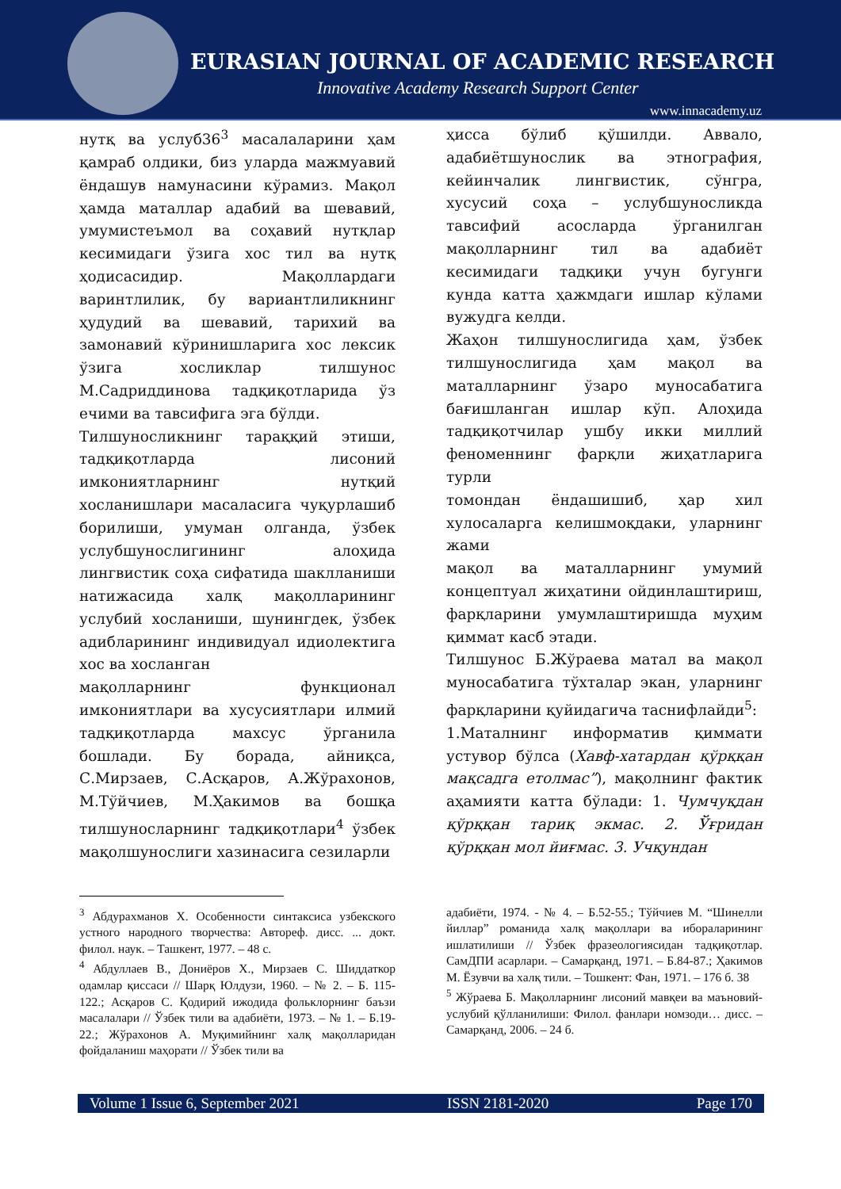EURASIAN JOURNAL OF ACADEMIC RESEARCH
Innovative Academy Research Support Center
www.innacademy.uz
нутқ ва услуб36<sup>3</sup> масалаларини ҳам қамраб олдики, биз уларда мажмуавий ёндашув намунасини кўрамиз. Мақол ҳамда маталлар адабий ва шевавий, умумистеъмол ва соҳавий нутқлар кесимидаги ўзига хос тил ва нутқ ҳодисасидир. Мақоллардаги варинтлилик, бу вариантлиликнинг ҳудудий ва шевавий, тарихий ва замонавий кўринишларига хос лексик ўзига хосликлар тилшунос М.Садриддинова тадқиқотларида ўз ечими ва тавсифига эга бўлди.
Тилшуносликнинг тараққий этиши, тадқиқотларда лисоний имкониятларнинг нутқий хосланишлари масаласига чуқурлашиб борилиши, умуман олганда, ўзбек услубшунослигининг алоҳида лингвистик соҳа сифатида шаклланиши натижасида халқ мақолларининг услубий хосланиши, шунингдек, ўзбек адибларининг индивидуал идиолектига хос ва хосланган
мақолларнинг функционал имкониятлари ва хусусиятлари илмий тадқиқотларда махсус ўрганила бошлади. Бу борада, айниқса, С.Мирзаев, С.Асқаров, А.Жўрахонов, М.Тўйчиев, М.Ҳакимов ва бошқа тилшуносларнинг тадқиқотлари<sup>4</sup> ўзбек мақолшунослиги хазинасига сезиларли
ҳисса бўлиб қўшилди. Аввало, адабиётшунослик ва этнография, кейинчалик лингвистик, сўнгра, хусусий соҳа – услубшуносликда тавсифий асосларда ўрганилган мақолларнинг тил ва адабиёт кесимидаги тадқиқи учун бугунги кунда катта ҳажмдаги ишлар кўлами вужудга келди.
Жаҳон тилшунослигида ҳам, ўзбек тилшунослигида ҳам мақол ва маталларнинг ўзаро муносабатига бағишланган ишлар кўп. Алоҳида тадқиқотчилар ушбу икки миллий феноменнинг фарқли жиҳатларига турли
томондан ёндашишиб, ҳар хил хулосаларга келишмоқдаки, уларнинг жами
мақол ва маталларнинг умумий концептуал жиҳатини ойдинлаштириш, фарқларини умумлаштиришда муҳим қиммат касб этади.
Тилшунос Б.Жўраева матал ва мақол муносабатига тўхталар экан, уларнинг фарқларини қуйидагича таснифлайди<sup>5</sup>:
1.Маталнинг информатив қиммати устувор бўлса (Хавф-хатардан қўрққан мақсадга етолмас”), мақолнинг фактик аҳамияти катта бўлади: 1. Чумчуқдан қўрққан тариқ экмас. 2. Ўғридан қўрққан мол йиғмас. 3. Учқундан
<sup>3</sup> Абдурахманов Х. Особенности синтаксиса узбекского устного народного творчества: Автореф. дисс. ... докт. филол. наук. – Ташкент, 1977. – 48 с.
<sup>4</sup> Абдуллаев В., Дониёров Х., Мирзаев С. Шиддаткор одамлар қиссаси // Шарқ Юлдузи, 1960. – № 2. – Б. 115-122.; Асқаров С. Қодирий ижодида фольклорнинг баъзи масалалари // Ўзбек тили ва адабиёти, 1973. – № 1. – Б.19-22.; Жўрахонов А. Муқимийнинг халқ мақолларидан фойдаланиш маҳорати // Ўзбек тили ва
адабиёти, 1974. - № 4. – Б.52-55.; Тўйчиев М. “Шинелли йиллар” романида халқ мақоллари ва ибораларининг ишлатилиши // Ўзбек фразеологиясидан тадқиқотлар. СамДПИ асарлари. – Самарқанд, 1971. – Б.84-87.; Ҳакимов М. Ёзувчи ва халқ тили. – Тошкент: Фан, 1971. – 176 б. 38
<sup>5</sup> Жўраева Б. Мақолларнинг лисоний мавқеи ва маъновий-услубий қўлланилиши: Филол. фанлари номзоди… дисс. – Самарқанд, 2006. – 24 б.
Volume 1 Issue 6, September 2021 ISSN 2181-2020 Page 170